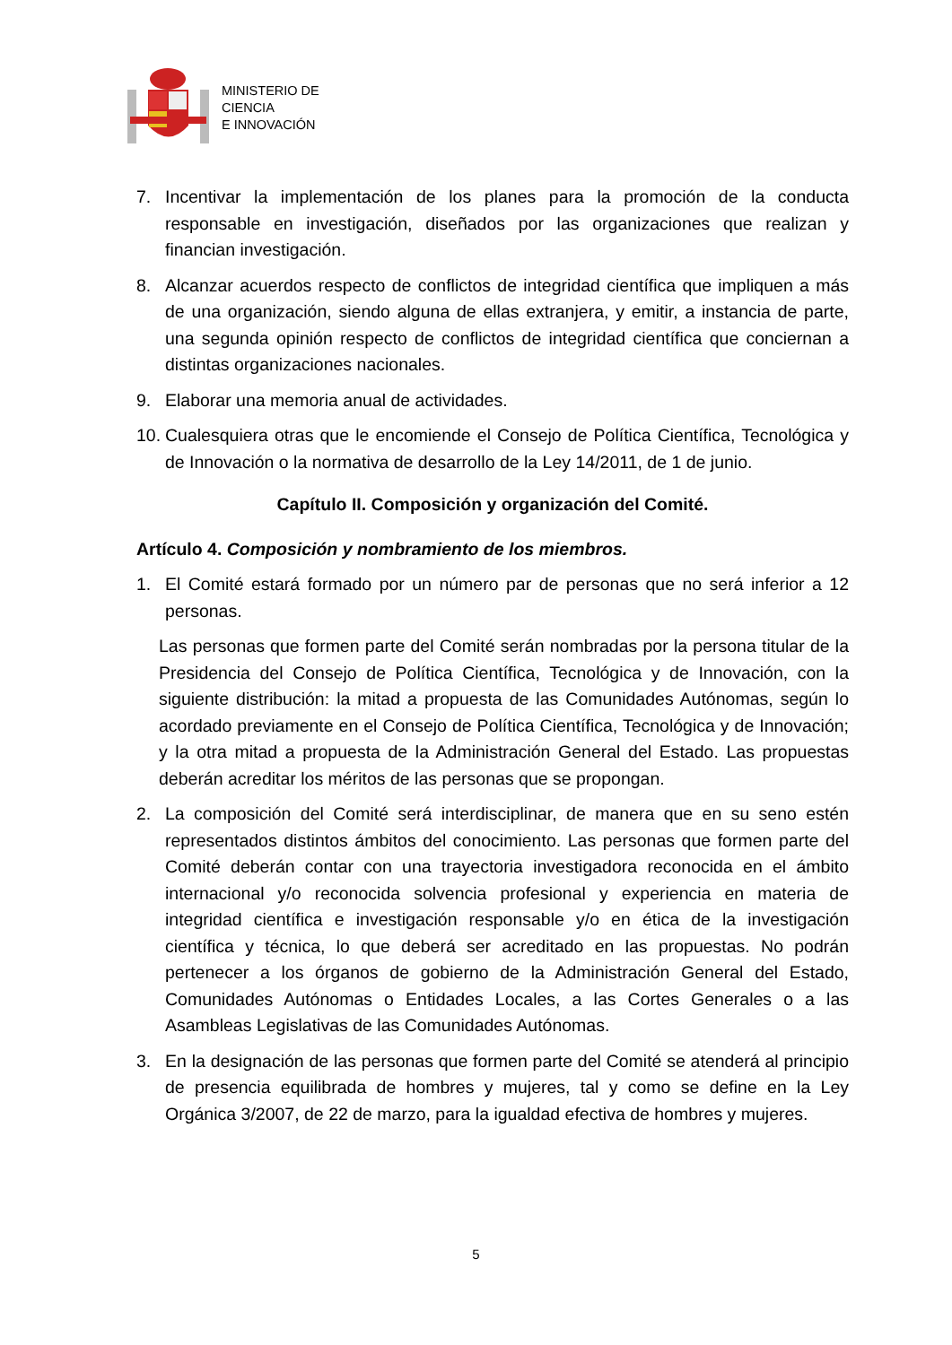MINISTERIO DE
CIENCIA
E INNOVACIÓN
7. Incentivar la implementación de los planes para la promoción de la conducta responsable en investigación, diseñados por las organizaciones que realizan y financian investigación.
8. Alcanzar acuerdos respecto de conflictos de integridad científica que impliquen a más de una organización, siendo alguna de ellas extranjera, y emitir, a instancia de parte, una segunda opinión respecto de conflictos de integridad científica que conciernan a distintas organizaciones nacionales.
9. Elaborar una memoria anual de actividades.
10. Cualesquiera otras que le encomiende el Consejo de Política Científica, Tecnológica y de Innovación o la normativa de desarrollo de la Ley 14/2011, de 1 de junio.
Capítulo II. Composición y organización del Comité.
Artículo 4. Composición y nombramiento de los miembros.
1. El Comité estará formado por un número par de personas que no será inferior a 12 personas.
Las personas que formen parte del Comité serán nombradas por la persona titular de la Presidencia del Consejo de Política Científica, Tecnológica y de Innovación, con la siguiente distribución: la mitad a propuesta de las Comunidades Autónomas, según lo acordado previamente en el Consejo de Política Científica, Tecnológica y de Innovación; y la otra mitad a propuesta de la Administración General del Estado. Las propuestas deberán acreditar los méritos de las personas que se propongan.
2. La composición del Comité será interdisciplinar, de manera que en su seno estén representados distintos ámbitos del conocimiento. Las personas que formen parte del Comité deberán contar con una trayectoria investigadora reconocida en el ámbito internacional y/o reconocida solvencia profesional y experiencia en materia de integridad científica e investigación responsable y/o en ética de la investigación científica y técnica, lo que deberá ser acreditado en las propuestas. No podrán pertenecer a los órganos de gobierno de la Administración General del Estado, Comunidades Autónomas o Entidades Locales, a las Cortes Generales o a las Asambleas Legislativas de las Comunidades Autónomas.
3. En la designación de las personas que formen parte del Comité se atenderá al principio de presencia equilibrada de hombres y mujeres, tal y como se define en la Ley Orgánica 3/2007, de 22 de marzo, para la igualdad efectiva de hombres y mujeres.
5